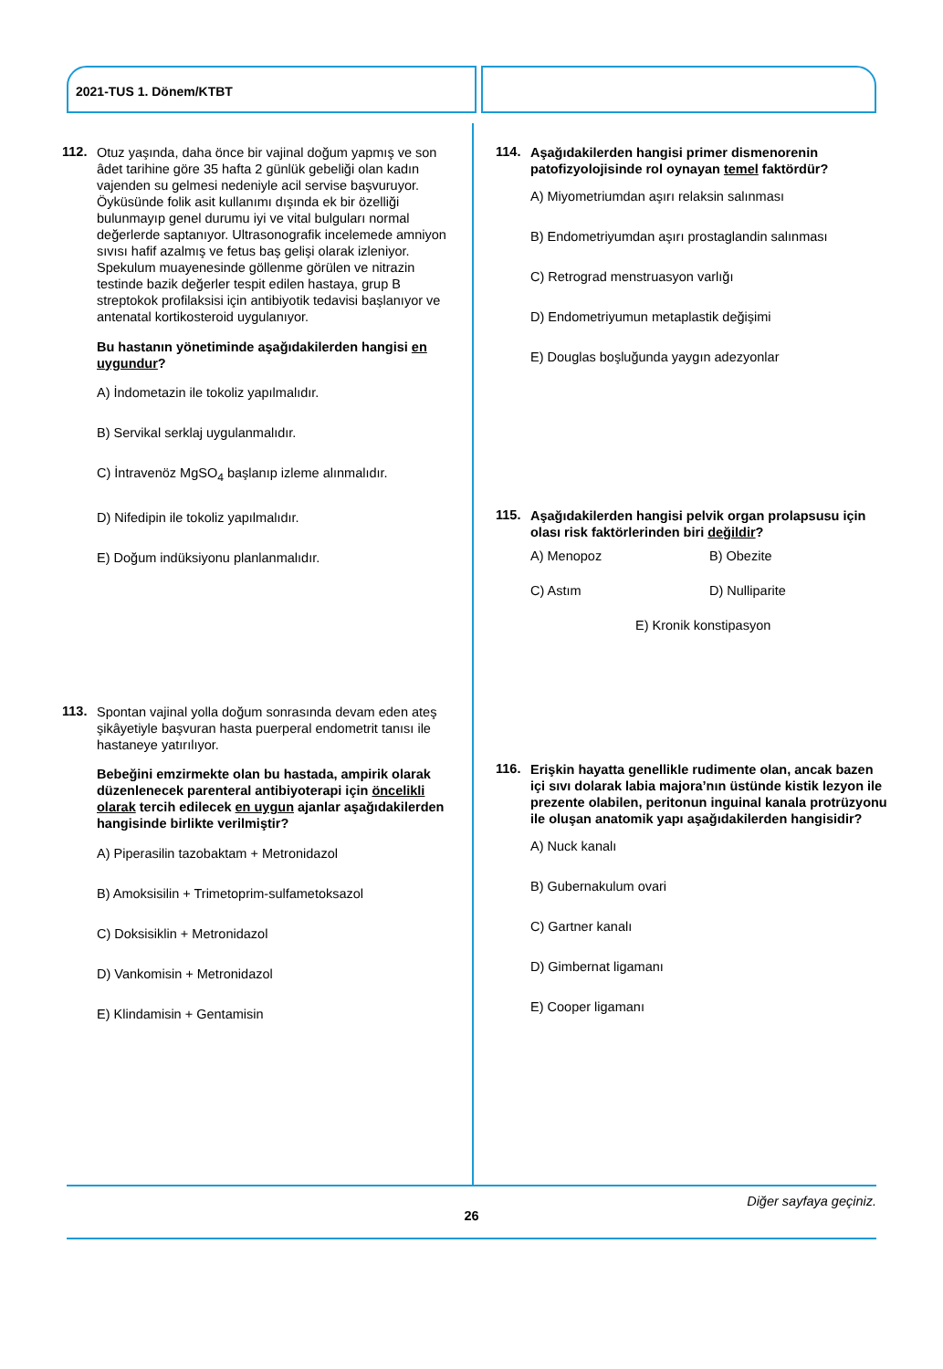2021-TUS 1. Dönem/KTBT
112.
Otuz yaşında, daha önce bir vajinal doğum yapmış ve son âdet tarihine göre 35 hafta 2 günlük gebeliği olan kadın vajenden su gelmesi nedeniyle acil servise başvuruyor. Öyküsünde folik asit kullanımı dışında ek bir özelliği bulunmayıp genel durumu iyi ve vital bulguları normal değerlerde saptanıyor. Ultrasonografik incelemede amniyon sıvısı hafif azalmış ve fetus baş gelişi olarak izleniyor. Spekulum muayenesinde göllenme görülen ve nitrazin testinde bazik değerler tespit edilen hastaya, grup B streptokok profilaksisi için antibiyotik tedavisi başlanıyor ve antenatal kortikosteroid uygulanıyor.
Bu hastanın yönetiminde aşağıdakilerden hangisi en uygundur?
A) İndometazin ile tokoliz yapılmalıdır.
B) Servikal serklaj uygulanmalıdır.
C) İntravenöz MgSO<sub>4</sub> başlanıp izleme alınmalıdır.
D) Nifedipin ile tokoliz yapılmalıdır.
E) Doğum indüksiyonu planlanmalıdır.
113.
Spontan vajinal yolla doğum sonrasında devam eden ateş şikâyetiyle başvuran hasta puerperal endometrit tanısı ile hastaneye yatırılıyor.
Bebeğini emzirmekte olan bu hastada, ampirik olarak düzenlenecek parenteral antibiyoterapi için öncelikli olarak tercih edilecek en uygun ajanlar aşağıdakilerden hangisinde birlikte verilmiştir?
A) Piperasilin tazobaktam + Metronidazol
B) Amoksisilin + Trimetoprim-sulfametoksazol
C) Doksisiklin + Metronidazol
D) Vankomisin + Metronidazol
E) Klindamisin + Gentamisin
114.
Aşağıdakilerden hangisi primer dismenorenin patofizyolojisinde rol oynayan temel faktördür?
A) Miyometriumdan aşırı relaksin salınması
B) Endometriyumdan aşırı prostaglandin salınması
C) Retrograd menstruasyon varlığı
D) Endometriyumun metaplastik değişimi
E) Douglas boşluğunda yaygın adezyonlar
115.
Aşağıdakilerden hangisi pelvik organ prolapsusu için olası risk faktörlerinden biri değildir?
A) Menopoz
B) Obezite
C) Astım
D) Nulliparite
E) Kronik konstipasyon
116.
Erişkin hayatta genellikle rudimente olan, ancak bazen içi sıvı dolarak labia majora’nın üstünde kistik lezyon ile prezente olabilen, peritonun inguinal kanala protrüzyonu ile oluşan anatomik yapı aşağıdakilerden hangisidir?
A) Nuck kanalı
B) Gubernakulum ovari
C) Gartner kanalı
D) Gimbernat ligamanı
E) Cooper ligamanı
Diğer sayfaya geçiniz.
26